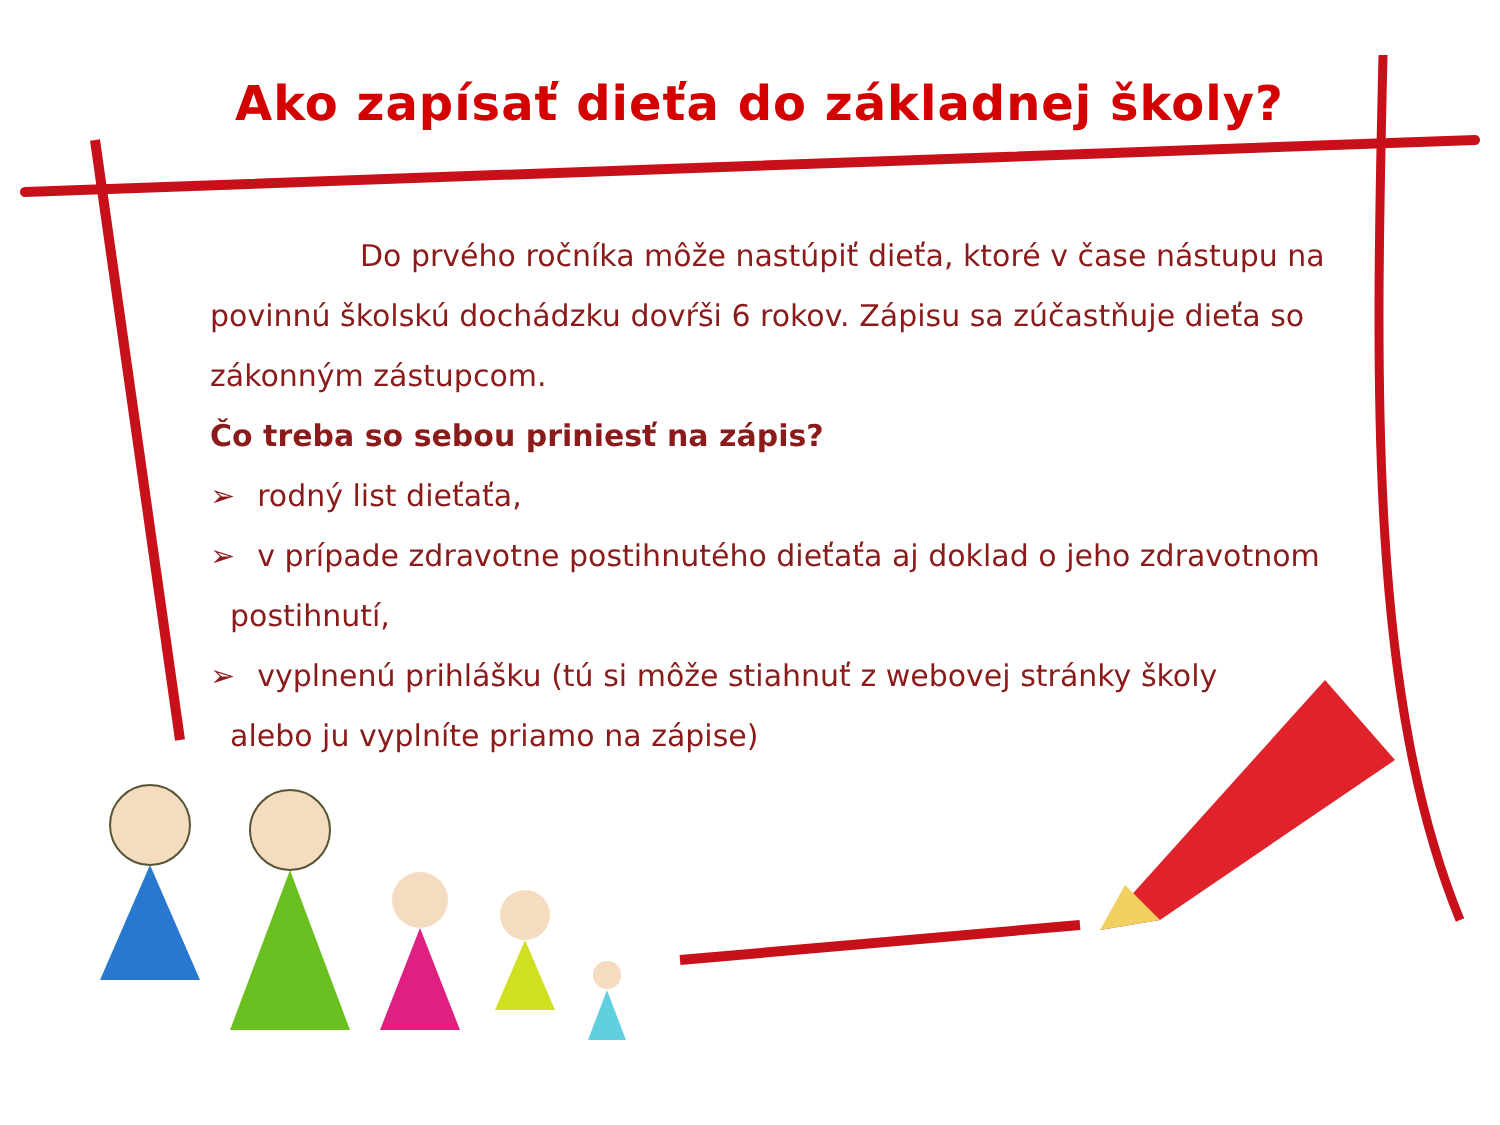Ako zapísať dieťa do základnej školy?
Do prvého ročníka môže nastúpiť dieťa, ktoré v čase nástupu na
povinnú školskú dochádzku dovŕši 6 rokov. Zápisu sa zúčastňuje dieťa so zákonným zástupcom.
Čo treba so sebou priniesť na zápis?
➢ rodný list dieťaťa,
➢ v prípade zdravotne postihnutého dieťaťa aj doklad o jeho zdravotnom
postihnutí,
➢ vyplnenú prihlášku (tú si môže stiahnuť z webovej stránky školy
alebo ju vyplníte priamo na zápise)